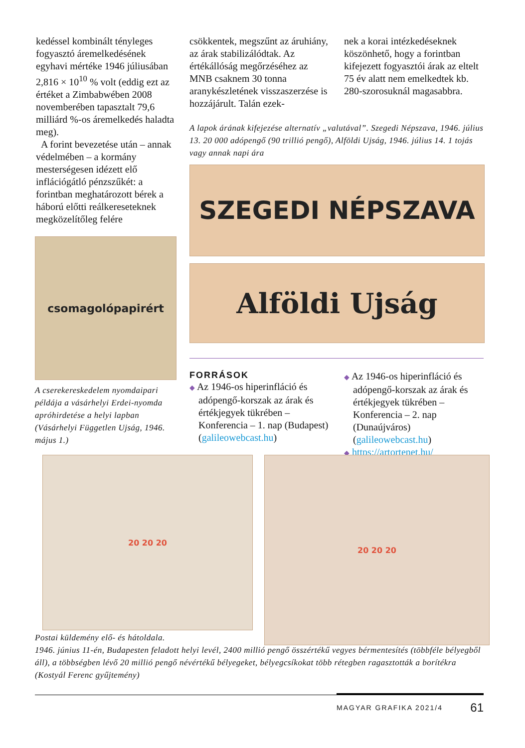kedéssel kombinált tényleges fogyasztó áremelkedésének egyhavi mértéke 1946 júliusában 2,816 × 10<sup>10</sup> % volt (eddig ezt az értéket a Zimbabwében 2008 novemberében tapasztalt 79,6 milliárd %-os áremelkedés haladta meg).
A forint bevezetése után – annak védelmében – a kormány mesterségesen idézett elő inflációgátló pénzszűkét: a forintban meghatározott bérek a háború előtti reálkereseteknek megközelítőleg felére
csökkentek, megszűnt az áruhiány, az árak stabilizálódtak. Az értékállóság megőrzéséhez az MNB csaknem 30 tonna aranykészletének visszaszerzése is hozzájárult. Talán ezek-
nek a korai intézkedéseknek köszönhető, hogy a forintban kifejezett fogyasztói árak az eltelt 75 év alatt nem emelkedtek kb. 280-szorosuknál magasabbra.
A lapok árának kifejezése alternatív „valutával”. Szegedi Népszava, 1946. július 13. 20 000 adópengő (90 trillió pengő), Alföldi Ujság, 1946. július 14. 1 tojás vagy annak napi ára
SZEGEDI NÉPSZAVA
Alföldi Ujság
csomagolópapirért
A cserekereskedelem nyomdaipari példája a vásárhelyi Erdei-nyomda apróhirdetése a helyi lapban (Vásárhelyi Független Ujság, 1946. május 1.)
FORRÁSOK
◆ Az 1946-os hiperinfláció és adópengő-korszak az árak és értékjegyek tükrében – Konferencia – 1. nap (Budapest) (galileowebcast.hu)
◆ Az 1946-os hiperinfláció és adópengő-korszak az árak és értékjegyek tükrében – Konferencia – 2. nap (Dunaújváros) (galileowebcast.hu)
◆ https://artortenet.hu/
20 20 20 20 20 20
Postai küldemény elő- és hátoldala.
1946. június 11-én, Budapesten feladott helyi levél, 2400 millió pengő összértékű vegyes bérmentesítés (többféle bélyegből áll), a többségben lévő 20 millió pengő névértékű bélyegeket, bélyegcsíkokat több rétegben ragasztották a borítékra (Kostyál Ferenc gyűjtemény)
MAGYAR GRAFIKA 2021/4 61